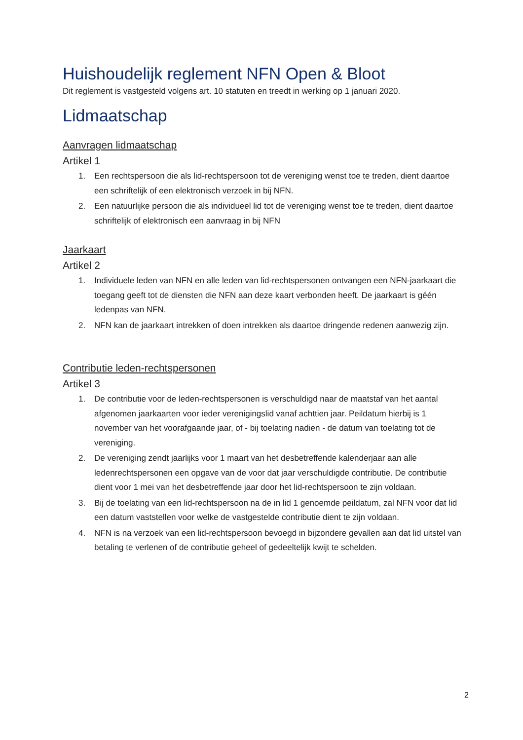Huishoudelijk reglement NFN Open & Bloot
Dit reglement is vastgesteld volgens art. 10 statuten en treedt in werking op 1 januari 2020.
Lidmaatschap
Aanvragen lidmaatschap
Artikel 1
1. Een rechtspersoon die als lid-rechtspersoon tot de vereniging wenst toe te treden, dient daartoe een schriftelijk of een elektronisch verzoek in bij NFN.
2. Een natuurlijke persoon die als individueel lid tot de vereniging wenst toe te treden, dient daartoe schriftelijk of elektronisch een aanvraag in bij NFN
Jaarkaart
Artikel 2
1. Individuele leden van NFN en alle leden van lid-rechtspersonen ontvangen een NFN-jaarkaart die toegang geeft tot de diensten die NFN aan deze kaart verbonden heeft. De jaarkaart is géén ledenpas van NFN.
2. NFN kan de jaarkaart intrekken of doen intrekken als daartoe dringende redenen aanwezig zijn.
Contributie leden-rechtspersonen
Artikel 3
1. De contributie voor de leden-rechtspersonen is verschuldigd naar de maatstaf van het aantal afgenomen jaarkaarten voor ieder verenigingslid vanaf achttien jaar. Peildatum hierbij is 1 november van het voorafgaande jaar, of - bij toelating nadien - de datum van toelating tot de vereniging.
2. De vereniging zendt jaarlijks voor 1 maart van het desbetreffende kalenderjaar aan alle ledenrechtspersonen een opgave van de voor dat jaar verschuldigde contributie. De contributie dient voor 1 mei van het desbetreffende jaar door het lid-rechtspersoon te zijn voldaan.
3. Bij de toelating van een lid-rechtspersoon na de in lid 1 genoemde peildatum, zal NFN voor dat lid een datum vaststellen voor welke de vastgestelde contributie dient te zijn voldaan.
4. NFN is na verzoek van een lid-rechtspersoon bevoegd in bijzondere gevallen aan dat lid uitstel van betaling te verlenen of de contributie geheel of gedeeltelijk kwijt te schelden.
2